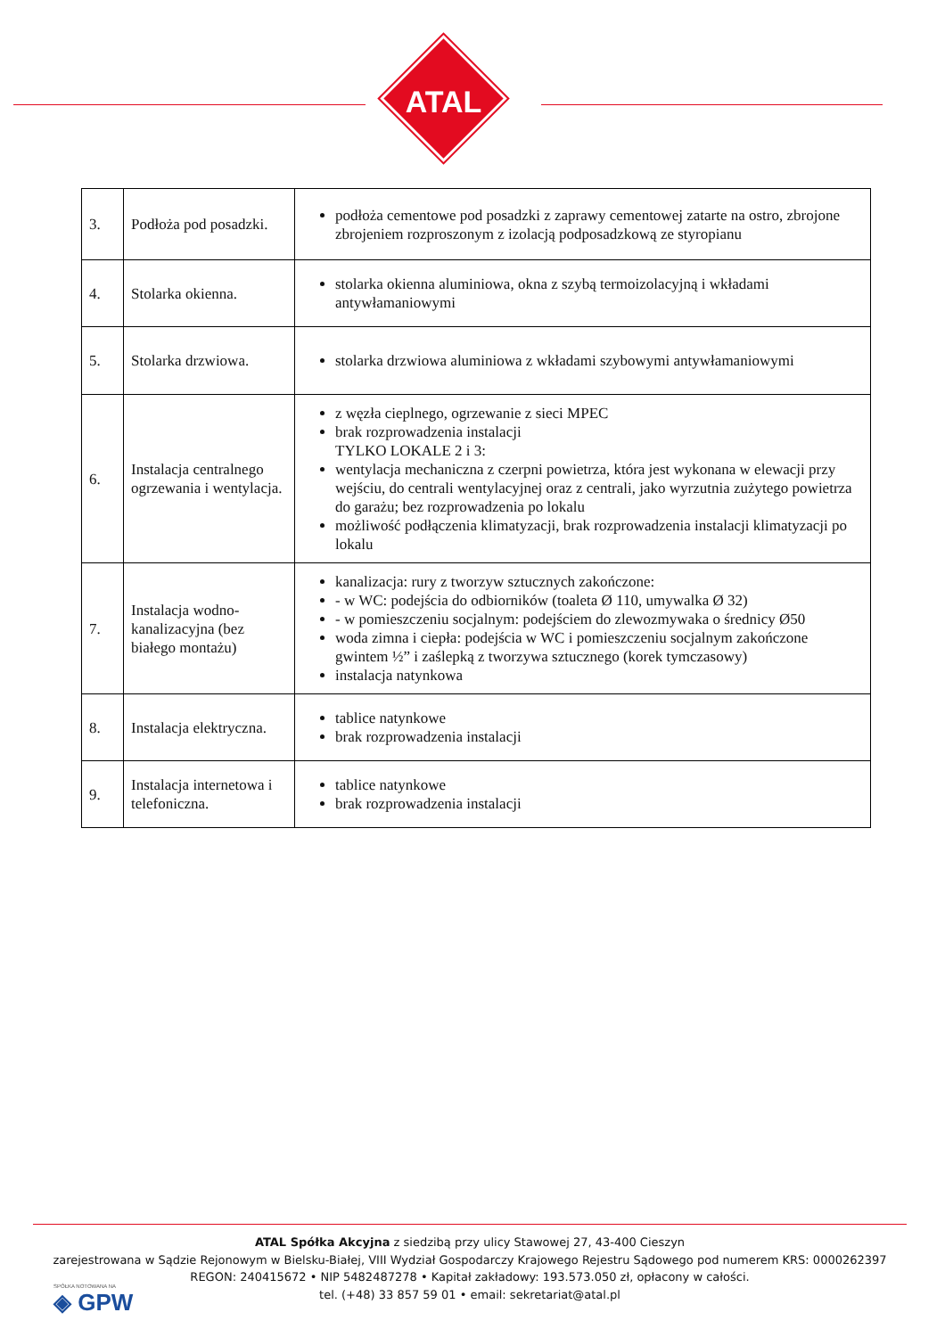ATAL
| 3. | Podłoża pod posadzki. | podłoża cementowe pod posadzki z zaprawy cementowej zatarte na ostro, zbrojone zbrojeniem rozproszonym z izolacją podposadzkową ze styropianu |
| 4. | Stolarka okienna. | stolarka okienna aluminiowa, okna z szybą termoizolacyjną i wkładami antywłamaniowymi |
| 5. | Stolarka drzwiowa. | stolarka drzwiowa aluminiowa z wkładami szybowymi antywłamaniowymi |
| 6. | Instalacja centralnego ogrzewania i wentylacja. | z węzła cieplnego, ogrzewanie z sieci MPEC brak rozprowadzenia instalacji TYLKO LOKALE 2 i 3: wentylacja mechaniczna z czerpni powietrza, która jest wykonana w elewacji przy wejściu, do centrali wentylacyjnej oraz z centrali, jako wyrzutnia zużytego powietrza do garażu; bez rozprowadzenia po lokalu możliwość podłączenia klimatyzacji, brak rozprowadzenia instalacji klimatyzacji po lokalu |
| 7. | Instalacja wodno-kanalizacyjna (bez białego montażu) | kanalizacja: rury z tworzyw sztucznych zakończone: - w WC: podejścia do odbiorników (toaleta Ø 110, umywalka Ø 32) - w pomieszczeniu socjalnym: podejściem do zlewozmywaka o średnicy Ø50 woda zimna i ciepła: podejścia w WC i pomieszczeniu socjalnym zakończone gwintem ½” i zaślepką z tworzywa sztucznego (korek tymczasowy) instalacja natynkowa |
| 8. | Instalacja elektryczna. | tablice natynkowe brak rozprowadzenia instalacji |
| 9. | Instalacja internetowa i telefoniczna. | tablice natynkowe brak rozprowadzenia instalacji |
ATAL Spółka Akcyjna z siedzibą przy ulicy Stawowej 27, 43-400 Cieszyn
zarejestrowana w Sądzie Rejonowym w Bielsku-Białej, VIII Wydział Gospodarczy Krajowego Rejestru Sądowego pod numerem KRS: 0000262397
REGON: 240415672 • NIP 5482487278 • Kapitał zakładowy: 193.573.050 zł, opłacony w całości.
tel. (+48) 33 857 59 01 • email: sekretariat@atal.pl
SPÓŁKA NOTOWANA NA
◈ GPW